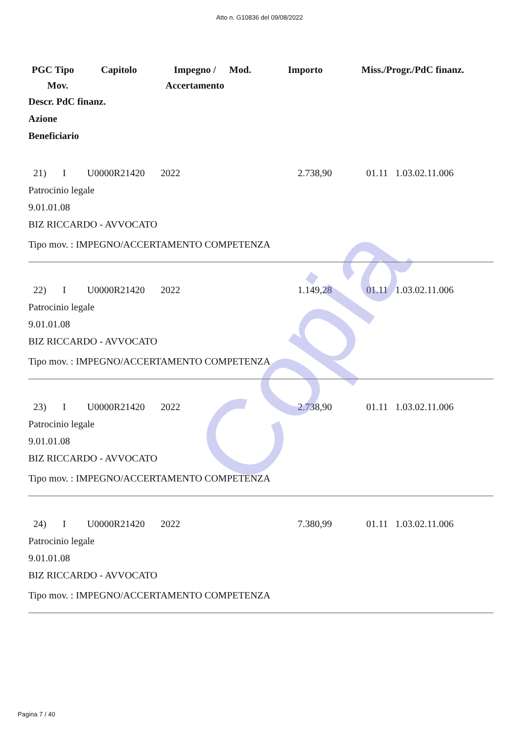Atto n. G10836 del 09/08/2022
| PGC Tipo Mov. | Capitolo | Impegno / Accertamento | Mod. | Importo | Miss./Progr./PdC finanz. |
| --- | --- | --- | --- | --- | --- |
Descr. PdC finanz.
Azione
Beneficiario
| 21) | I | U0000R21420 | 2022 | 2.738,90 | 01.11 1.03.02.11.006 |
Patrocinio legale
9.01.01.08
BIZ RICCARDO - AVVOCATO
Tipo mov. : IMPEGNO/ACCERTAMENTO COMPETENZA
| 22) | I | U0000R21420 | 2022 | 1.149,28 | 01.11 1.03.02.11.006 |
Patrocinio legale
9.01.01.08
BIZ RICCARDO - AVVOCATO
Tipo mov. : IMPEGNO/ACCERTAMENTO COMPETENZA
| 23) | I | U0000R21420 | 2022 | 2.738,90 | 01.11 1.03.02.11.006 |
Patrocinio legale
9.01.01.08
BIZ RICCARDO - AVVOCATO
Tipo mov. : IMPEGNO/ACCERTAMENTO COMPETENZA
| 24) | I | U0000R21420 | 2022 | 7.380,99 | 01.11 1.03.02.11.006 |
Patrocinio legale
9.01.01.08
BIZ RICCARDO - AVVOCATO
Tipo mov. : IMPEGNO/ACCERTAMENTO COMPETENZA
Copia
Pagina 7 / 40